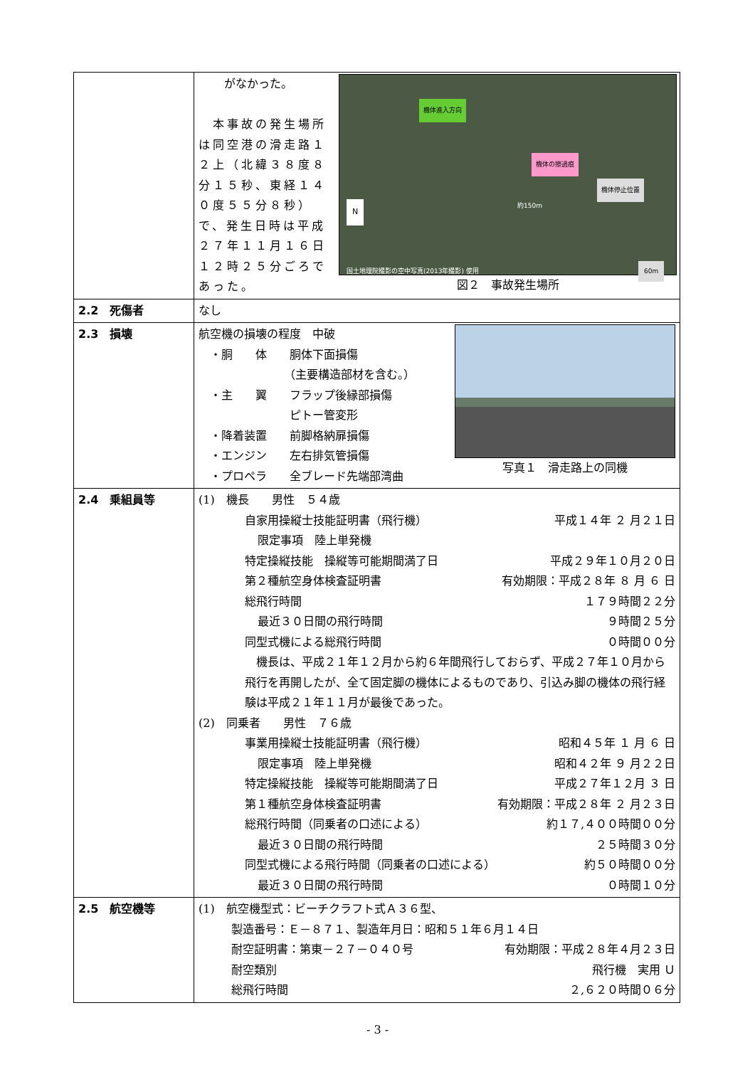| | 機体進入方向 機体の擦過痕 機体停止位置 国土地理院撮影の空中写真(2013年撮影) 使用 約150m 60m N 図２ 事故発生場所 がなかった。 本事故の発生場所は同空港の滑走路１２上（北緯３８度８分１５秒、東経１４０度５５分８秒）で、発生日時は平成２７年１１月１６日１２時２５分ごろであった。 |
| 2.2 死傷者 | なし |
| 2.3 損壊 | 写真１ 滑走路上の同機 航空機の損壊の程度 中破 ・胴 体 胴体下面損傷 （主要構造部材を含む。） ・主 翼 フラップ後縁部損傷 ピトー管変形 ・降着装置 前脚格納扉損傷 ・エンジン 左右排気管損傷 ・プロペラ 全ブレード先端部湾曲 |
| 2.4 乗組員等 | (1) 機長 男性 ５４歳 自家用操縦士技能証明書（飛行機） 平成１４年 ２ 月２１日 限定事項 陸上単発機 特定操縦技能 操縦等可能期間満了日 平成２９年１０月２０日 第２種航空身体検査証明書 有効期限：平成２８年 ８ 月 ６ 日 総飛行時間 １７９時間２２分 最近３０日間の飛行時間 ９時間２５分 同型式機による総飛行時間 ０時間００分 機長は、平成２１年１２月から約６年間飛行しておらず、平成２７年１０月から飛行を再開したが、全て固定脚の機体によるものであり、引込み脚の機体の飛行経験は平成２１年１１月が最後であった。 (2) 同乗者 男性 ７６歳 事業用操縦士技能証明書（飛行機） 昭和４５年 １ 月 ６ 日 限定事項 陸上単発機 昭和４２年 ９ 月２２日 特定操縦技能 操縦等可能期間満了日 平成２７年１２月 ３ 日 第１種航空身体検査証明書 有効期限：平成２８年 ２ 月２３日 総飛行時間（同乗者の口述による） 約１７,４００時間００分 最近３０日間の飛行時間 ２５時間３０分 同型式機による飛行時間（同乗者の口述による） 約５０時間００分 最近３０日間の飛行時間 ０時間１０分 |
| 2.5 航空機等 | (1) 航空機型式：ビーチクラフト式Ａ３６型、 製造番号：Ｅ－８７１、製造年月日：昭和５１年６月１４日 耐空証明書：第東－２７－０４０号 有効期限：平成２８年４月２３日 耐空類別 飛行機 実用 Ｕ 総飛行時間 ２,６２０時間０６分 |
- 3 -